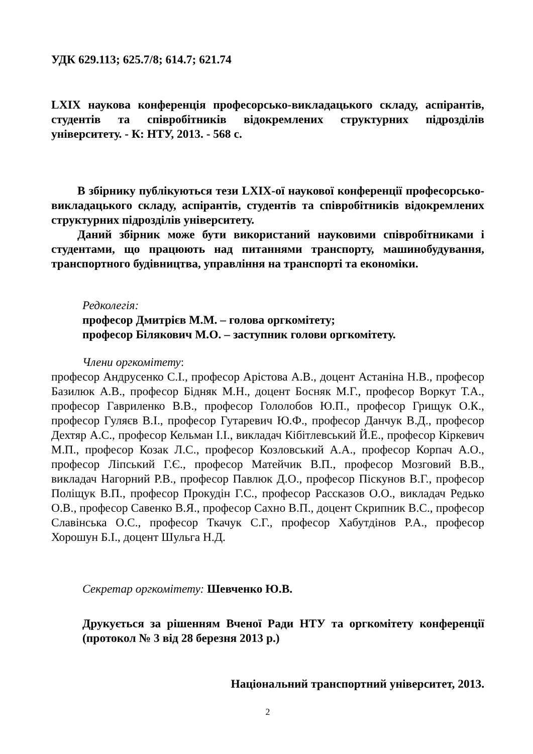УДК 629.113; 625.7/8; 614.7; 621.74
LXIX наукова конференція професорсько-викладацького складу, аспірантів, студентів та співробітників відокремлених структурних підрозділів університету. - К: НТУ, 2013. - 568 с.
В збірнику публікуються тези LXIX-ої наукової конференції професорсько-викладацького складу, аспірантів, студентів та співробітників відокремлених структурних підрозділів університету.
Даний збірник може бути використаний науковими співробітниками і студентами, що працюють над питаннями транспорту, машинобудування, транспортного будівництва, управління на транспорті та економіки.
Редколегія:
професор Дмитрієв М.М. – голова оргкомітету;
професор Білякович М.О. – заступник голови оргкомітету.
Члени оргкомітету:
професор Андрусенко С.І., професор Арістова А.В., доцент Астаніна Н.В., професор Базилюк А.В., професор Бідняк М.Н., доцент Босняк М.Г., професор Воркут Т.А., професор Гавриленко В.В., професор Гололобов Ю.П., професор Грищук О.К., професор Гуляєв В.І., професор Гутаревич Ю.Ф., професор Данчук В.Д., професор Дехтяр А.С., професор Кельман І.І., викладач Кібітлевський Й.Е., професор Кіркевич М.П., професор Козак Л.С., професор Козловський А.А., професор Корпач А.О., професор Ліпський Г.Є., професор Матейчик В.П., професор Мозговий В.В., викладач Нагорний Р.В., професор Павлюк Д.О., професор Піскунов В.Г., професор Поліщук В.П., професор Прокудін Г.С., професор Рассказов О.О., викладач Редько О.В., професор Савенко В.Я., професор Сахно В.П., доцент Скрипник В.С., професор Славінська О.С., професор Ткачук С.Г., професор Хабутдінов Р.А., професор Хорошун Б.І., доцент Шульга Н.Д.
Секретар оргкомітету: Шевченко Ю.В.
Друкується за рішенням Вченої Ради НТУ та оргкомітету конференції (протокол № 3 від 28 березня 2013 р.)
Національний транспортний університет, 2013.
2